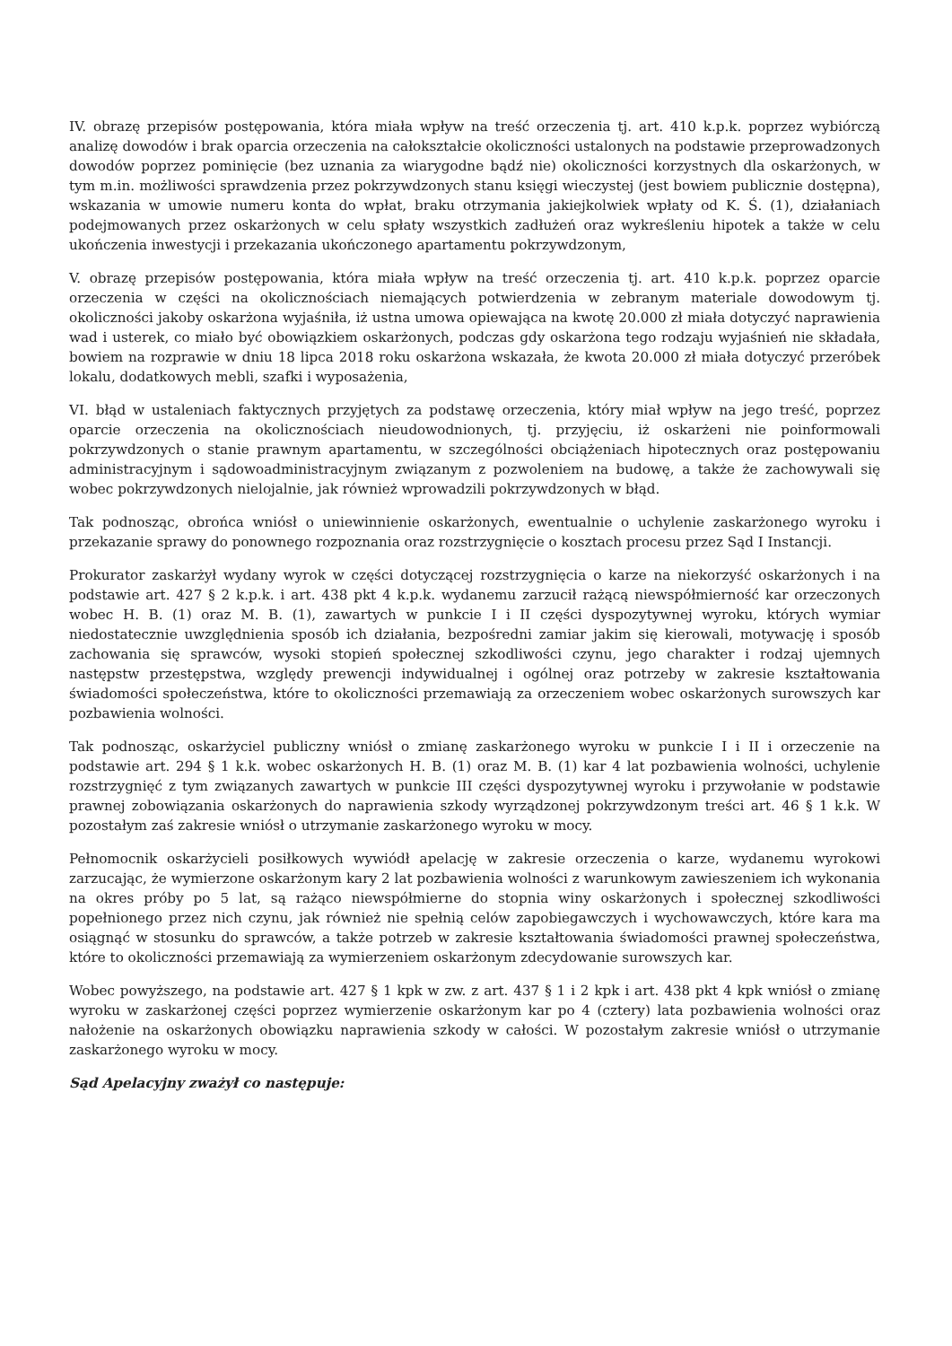IV. obrazę przepisów postępowania, która miała wpływ na treść orzeczenia tj. art. 410 k.p.k. poprzez wybiórczą analizę dowodów i brak oparcia orzeczenia na całokształcie okoliczności ustalonych na podstawie przeprowadzonych dowodów poprzez pominięcie (bez uznania za wiarygodne bądź nie) okoliczności korzystnych dla oskarżonych, w tym m.in. możliwości sprawdzenia przez pokrzywdzonych stanu księgi wieczystej (jest bowiem publicznie dostępna), wskazania w umowie numeru konta do wpłat, braku otrzymania jakiejkolwiek wpłaty od K. Ś. (1), działaniach podejmowanych przez oskarżonych w celu spłaty wszystkich zadłużeń oraz wykreśleniu hipotek a także w celu ukończenia inwestycji i przekazania ukończonego apartamentu pokrzywdzonym,
V. obrazę przepisów postępowania, która miała wpływ na treść orzeczenia tj. art. 410 k.p.k. poprzez oparcie orzeczenia w części na okolicznościach niemających potwierdzenia w zebranym materiale dowodowym tj. okoliczności jakoby oskarżona wyjaśniła, iż ustna umowa opiewająca na kwotę 20.000 zł miała dotyczyć naprawienia wad i usterek, co miało być obowiązkiem oskarżonych, podczas gdy oskarżona tego rodzaju wyjaśnień nie składała, bowiem na rozprawie w dniu 18 lipca 2018 roku oskarżona wskazała, że kwota 20.000 zł miała dotyczyć przeróbek lokalu, dodatkowych mebli, szafki i wyposażenia,
VI. błąd w ustaleniach faktycznych przyjętych za podstawę orzeczenia, który miał wpływ na jego treść, poprzez oparcie orzeczenia na okolicznościach nieudowodnionych, tj. przyjęciu, iż oskarżeni nie poinformowali pokrzywdzonych o stanie prawnym apartamentu, w szczególności obciążeniach hipotecznych oraz postępowaniu administracyjnym i sądowoadministracyjnym związanym z pozwoleniem na budowę, a także że zachowywali się wobec pokrzywdzonych nielojalnie, jak również wprowadzili pokrzywdzonych w błąd.
Tak podnosząc, obrońca wniósł o uniewinnienie oskarżonych, ewentualnie o uchylenie zaskarżonego wyroku i przekazanie sprawy do ponownego rozpoznania oraz rozstrzygnięcie o kosztach procesu przez Sąd I Instancji.
Prokurator zaskarżył wydany wyrok w części dotyczącej rozstrzygnięcia o karze na niekorzyść oskarżonych i na podstawie art. 427 § 2 k.p.k. i art. 438 pkt 4 k.p.k. wydanemu zarzucił rażącą niewspółmierność kar orzeczonych wobec H. B. (1) oraz M. B. (1), zawartych w punkcie I i II części dyspozytywnej wyroku, których wymiar niedostatecznie uwzględnienia sposób ich działania, bezpośredni zamiar jakim się kierowali, motywację i sposób zachowania się sprawców, wysoki stopień społecznej szkodliwości czynu, jego charakter i rodzaj ujemnych następstw przestępstwa, względy prewencji indywidualnej i ogólnej oraz potrzeby w zakresie kształtowania świadomości społeczeństwa, które to okoliczności przemawiają za orzeczeniem wobec oskarżonych surowszych kar pozbawienia wolności.
Tak podnosząc, oskarżyciel publiczny wniósł o zmianę zaskarżonego wyroku w punkcie I i II i orzeczenie na podstawie art. 294 § 1 k.k. wobec oskarżonych H. B. (1) oraz M. B. (1) kar 4 lat pozbawienia wolności, uchylenie rozstrzygnięć z tym związanych zawartych w punkcie III części dyspozytywnej wyroku i przywołanie w podstawie prawnej zobowiązania oskarżonych do naprawienia szkody wyrządzonej pokrzywdzonym treści art. 46 § 1 k.k. W pozostałym zaś zakresie wniósł o utrzymanie zaskarżonego wyroku w mocy.
Pełnomocnik oskarżycieli posiłkowych wywiódł apelację w zakresie orzeczenia o karze, wydanemu wyrokowi zarzucając, że wymierzone oskarżonym kary 2 lat pozbawienia wolności z warunkowym zawieszeniem ich wykonania na okres próby po 5 lat, są rażąco niewspółmierne do stopnia winy oskarżonych i społecznej szkodliwości popełnionego przez nich czynu, jak również nie spełnią celów zapobiegawczych i wychowawczych, które kara ma osiągnąć w stosunku do sprawców, a także potrzeb w zakresie kształtowania świadomości prawnej społeczeństwa, które to okoliczności przemawiają za wymierzeniem oskarżonym zdecydowanie surowszych kar.
Wobec powyższego, na podstawie art. 427 § 1 kpk w zw. z art. 437 § 1 i 2 kpk i art. 438 pkt 4 kpk wniósł o zmianę wyroku w zaskarżonej części poprzez wymierzenie oskarżonym kar po 4 (cztery) lata pozbawienia wolności oraz nałożenie na oskarżonych obowiązku naprawienia szkody w całości. W pozostałym zakresie wniósł o utrzymanie zaskarżonego wyroku w mocy.
Sąd Apelacyjny zważył co następuje: